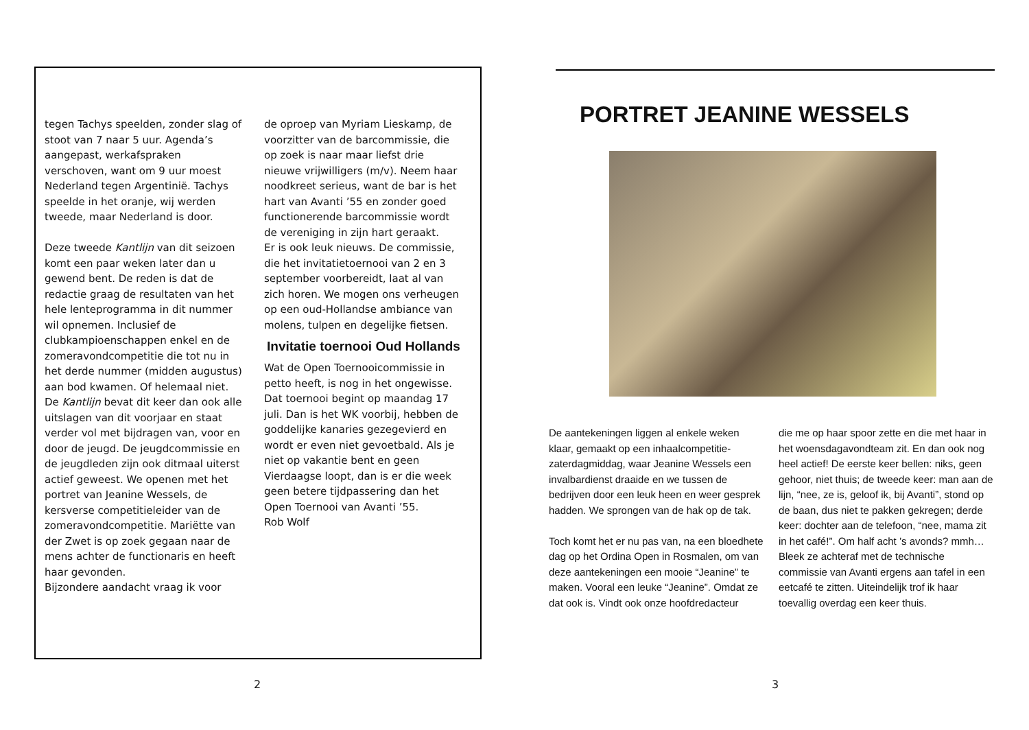tegen Tachys speelden, zonder slag of stoot van 7 naar 5 uur. Agenda’s aangepast, werkafspraken verschoven, want om 9 uur moest Nederland tegen Argentinië. Tachys speelde in het oranje, wij werden tweede, maar Nederland is door.
Deze tweede Kantlijn van dit seizoen komt een paar weken later dan u gewend bent. De reden is dat de redactie graag de resultaten van het hele lenteprogramma in dit nummer wil opnemen. Inclusief de clubkampioenschappen enkel en de zomeravondcompetitie die tot nu in het derde nummer (midden augustus) aan bod kwamen. Of helemaal niet.
De Kantlijn bevat dit keer dan ook alle uitslagen van dit voorjaar en staat verder vol met bijdragen van, voor en door de jeugd. De jeugdcommissie en de jeugdleden zijn ook ditmaal uiterst actief geweest. We openen met het portret van Jeanine Wessels, de kersverse competitieleider van de zomeravondcompetitie. Mariëtte van der Zwet is op zoek gegaan naar de mens achter de functionaris en heeft haar gevonden.
Bijzondere aandacht vraag ik voor
de oproep van Myriam Lieskamp, de voorzitter van de barcommissie, die op zoek is naar maar liefst drie nieuwe vrijwilligers (m/v). Neem haar noodkreet serieus, want de bar is het hart van Avanti ’55 en zonder goed functionerende barcommissie wordt de vereniging in zijn hart geraakt.
Er is ook leuk nieuws. De commissie, die het invitatietoernooi van 2 en 3 september voorbereidt, laat al van zich horen. We mogen ons verheugen op een oud-Hollandse ambiance van molens, tulpen en degelijke fietsen.
Invitatie toernooi Oud Hollands
Wat de Open Toernooicommissie in petto heeft, is nog in het ongewisse. Dat toernooi begint op maandag 17 juli. Dan is het WK voorbij, hebben de goddelijke kanaries gezegevierd en wordt er even niet gevoetbald. Als je niet op vakantie bent en geen Vierdaagse loopt, dan is er die week geen betere tijdpassering dan het Open Toernooi van Avanti ’55.
Rob Wolf
2
PORTRET JEANINE WESSELS
De aantekeningen liggen al enkele weken klaar, gemaakt op een inhaalcompetitie-zaterdagmiddag, waar Jeanine Wessels een invalbardienst draaide en we tussen de bedrijven door een leuk heen en weer gesprek hadden. We sprongen van de hak op de tak.
Toch komt het er nu pas van, na een bloedhete dag op het Ordina Open in Rosmalen, om van deze aantekeningen een mooie “Jeanine” te maken. Vooral een leuke “Jeanine”. Omdat ze dat ook is. Vindt ook onze hoofdredacteur
die me op haar spoor zette en die met haar in het woensdagavondteam zit. En dan ook nog heel actief! De eerste keer bellen: niks, geen gehoor, niet thuis; de tweede keer: man aan de lijn, “nee, ze is, geloof ik, bij Avanti”, stond op de baan, dus niet te pakken gekregen; derde keer: dochter aan de telefoon, “nee, mama zit in het café!”. Om half acht ’s avonds? mmh…
Bleek ze achteraf met de technische commissie van Avanti ergens aan tafel in een eetcafé te zitten. Uiteindelijk trof ik haar toevallig overdag een keer thuis.
3